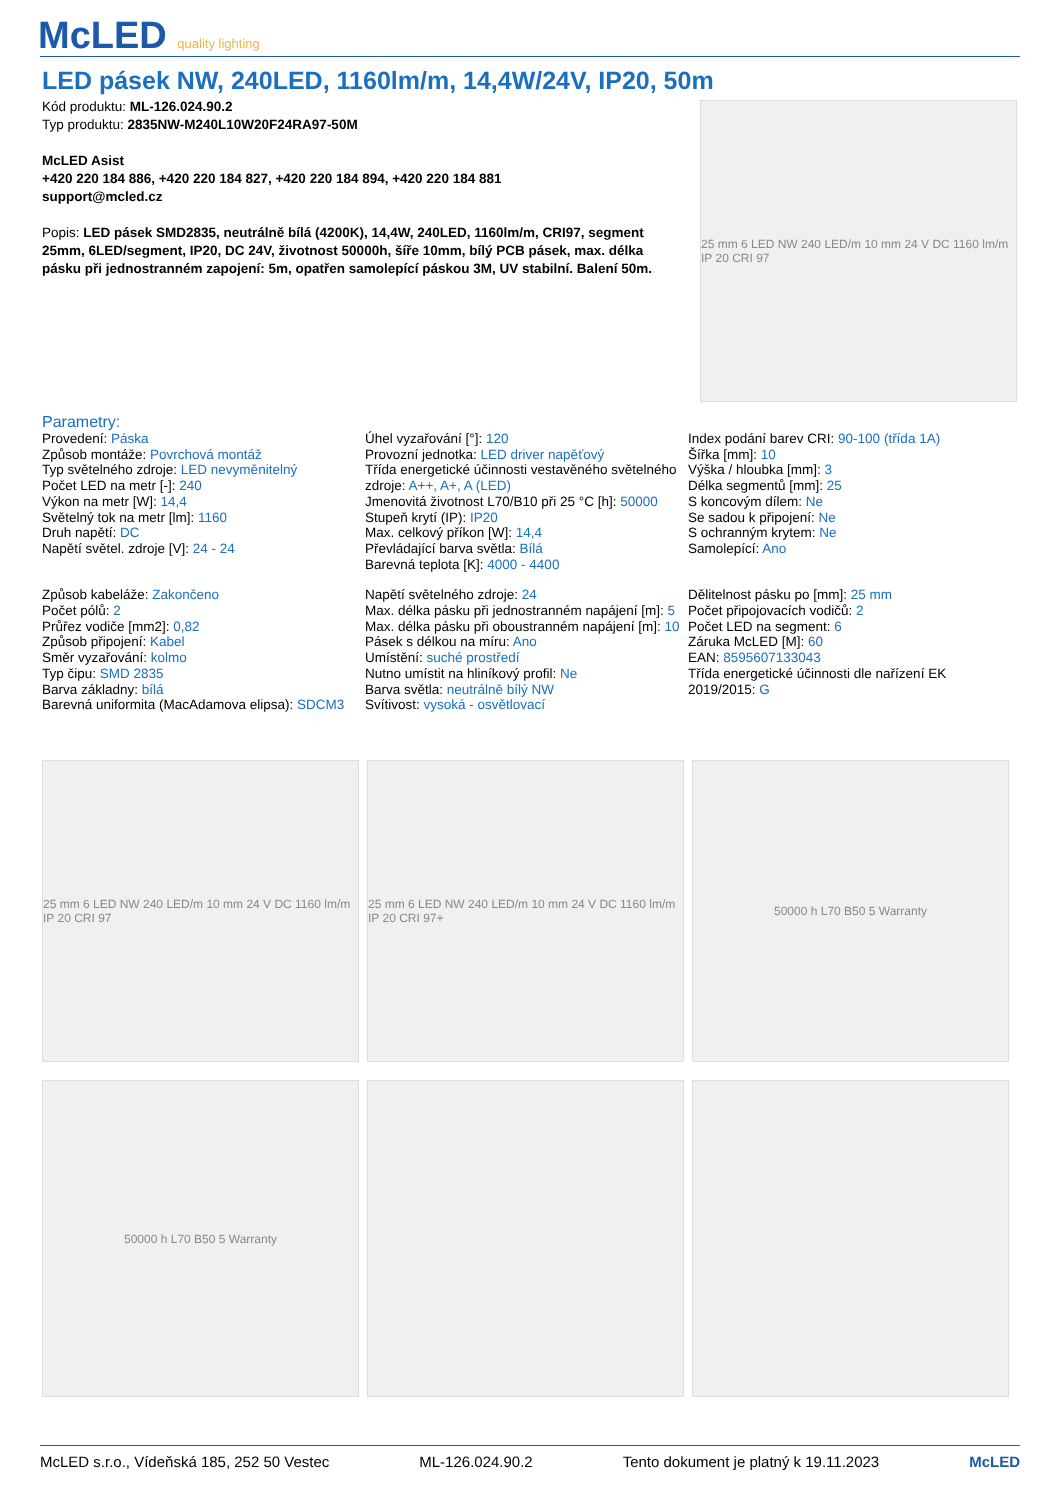McLED quality lighting
LED pásek NW, 240LED, 1160lm/m, 14,4W/24V, IP20, 50m
Kód produktu: ML-126.024.90.2
Typ produktu: 2835NW-M240L10W20F24RA97-50M
McLED Asist
+420 220 184 886, +420 220 184 827, +420 220 184 894, +420 220 184 881
support@mcled.cz
Popis: LED pásek SMD2835, neutrálně bílá (4200K), 14,4W, 240LED, 1160lm/m, CRI97, segment 25mm, 6LED/segment, IP20, DC 24V, životnost 50000h, šíře 10mm, bílý PCB pásek, max. délka pásku při jednostranném zapojení: 5m, opatřen samolepící páskou 3M, UV stabilní. Balení 50m.
25 mm 6 LED NW 240 LED/m 10 mm 24 V DC 1160 lm/m IP 20 CRI 97
Parametry:
Provedení: Páska
Způsob montáže: Povrchová montáž
Typ světelného zdroje: LED nevyměnitelný
Počet LED na metr [-]: 240
Výkon na metr [W]: 14,4
Světelný tok na metr [lm]: 1160
Druh napětí: DC
Napětí světel. zdroje [V]: 24 - 24
Úhel vyzařování [°]: 120
Provozní jednotka: LED driver napěťový
Třída energetické účinnosti vestavěného světelného zdroje: A++, A+, A (LED)
Jmenovitá životnost L70/B10 při 25 °C [h]: 50000
Stupeň krytí (IP): IP20
Max. celkový příkon [W]: 14,4
Převládající barva světla: Bílá
Barevná teplota [K]: 4000 - 4400
Index podání barev CRI: 90-100 (třída 1A)
Šířka [mm]: 10
Výška / hloubka [mm]: 3
Délka segmentů [mm]: 25
S koncovým dílem: Ne
Se sadou k připojení: Ne
S ochranným krytem: Ne
Samolepící: Ano
Způsob kabeláže: Zakončeno
Počet pólů: 2
Průřez vodiče [mm2]: 0,82
Způsob připojení: Kabel
Směr vyzařování: kolmo
Typ čipu: SMD 2835
Barva základny: bílá
Barevná uniformita (MacAdamova elipsa): SDCM3
Napětí světelného zdroje: 24
Max. délka pásku při jednostranném napájení [m]: 5
Max. délka pásku při oboustranném napájení [m]: 10
Pásek s délkou na míru: Ano
Umístění: suché prostředí
Nutno umístit na hliníkový profil: Ne
Barva světla: neutrálně bílý NW
Svítivost: vysoká - osvětlovací
Dělitelnost pásku po [mm]: 25 mm
Počet připojovacích vodičů: 2
Počet LED na segment: 6
Záruka McLED [M]: 60
EAN: 8595607133043
Třída energetické účinnosti dle nařízení EK 2019/2015: G
25 mm 6 LED NW 240 LED/m 10 mm 24 V DC 1160 lm/m IP 20 CRI 97
25 mm 6 LED NW 240 LED/m 10 mm 24 V DC 1160 lm/m IP 20 CRI 97+
50000 h L70 B50 5 Warranty
50000 h L70 B50 5 Warranty
McLED s.r.o., Vídeňská 185, 252 50 Vestec ML-126.024.90.2 Tento dokument je platný k 19.11.2023 McLED